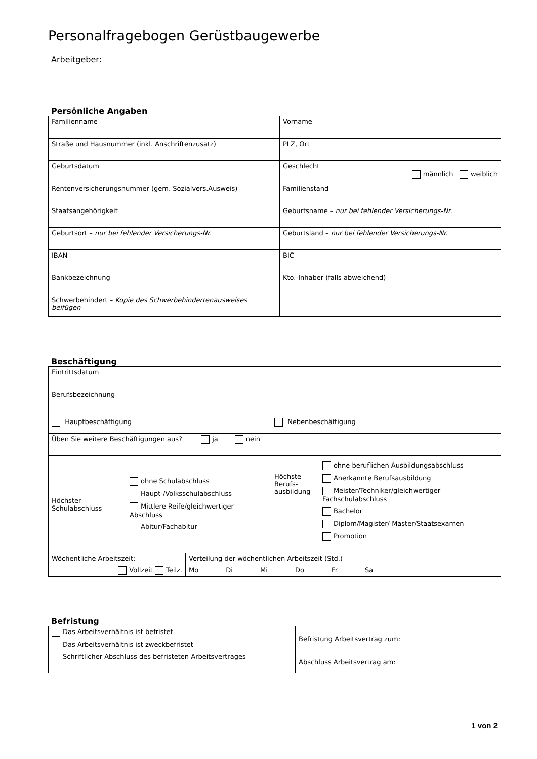Personalfragebogen Gerüstbaugewerbe
Arbeitgeber:
Persönliche Angaben
| Familienname | Vorname |
| Straße und Hausnummer (inkl. Anschriftenzusatz) | PLZ, Ort |
| Geburtsdatum | Geschlecht männlich weiblich |
| Rentenversicherungsnummer (gem. Sozialvers.Ausweis) | Familienstand |
| Staatsangehörigkeit | Geburtsname – nur bei fehlender Versicherungs-Nr. |
| Geburtsort – nur bei fehlender Versicherungs-Nr. | Geburtsland – nur bei fehlender Versicherungs-Nr. |
| IBAN | BIC |
| Bankbezeichnung | Kto.-Inhaber (falls abweichend) |
| Schwerbehindert – Kopie des Schwerbehindertenausweises beifügen | |
Beschäftigung
| Eintrittsdatum | | |
| Berufsbezeichnung | | |
| Hauptbeschäftigung | | Nebenbeschäftigung |
| Üben Sie weitere Beschäftigungen aus? ja nein | | |
| Höchster Schulabschluss ohne Schulabschluss Haupt-/Volksschulabschluss Mittlere Reife/gleichwertiger Abschluss Abitur/Fachabitur | | Höchste Berufs-ausbildung ohne beruflichen Ausbildungsabschluss Anerkannte Berufsausbildung Meister/Techniker/gleichwertiger Fachschulabschluss Bachelor Diplom/Magister/ Master/Staatsexamen Promotion |
| Wöchentliche Arbeitszeit: Vollzeit Teilz. | Verteilung der wöchentlichen Arbeitszeit (Std.) Mo Di Mi Do Fr Sa | |
Befristung
| Das Arbeitsverhältnis ist befristet Das Arbeitsverhältnis ist zweckbefristet | Befristung Arbeitsvertrag zum: |
| Schriftlicher Abschluss des befristeten Arbeitsvertrages | Abschluss Arbeitsvertrag am: |
1 von 2